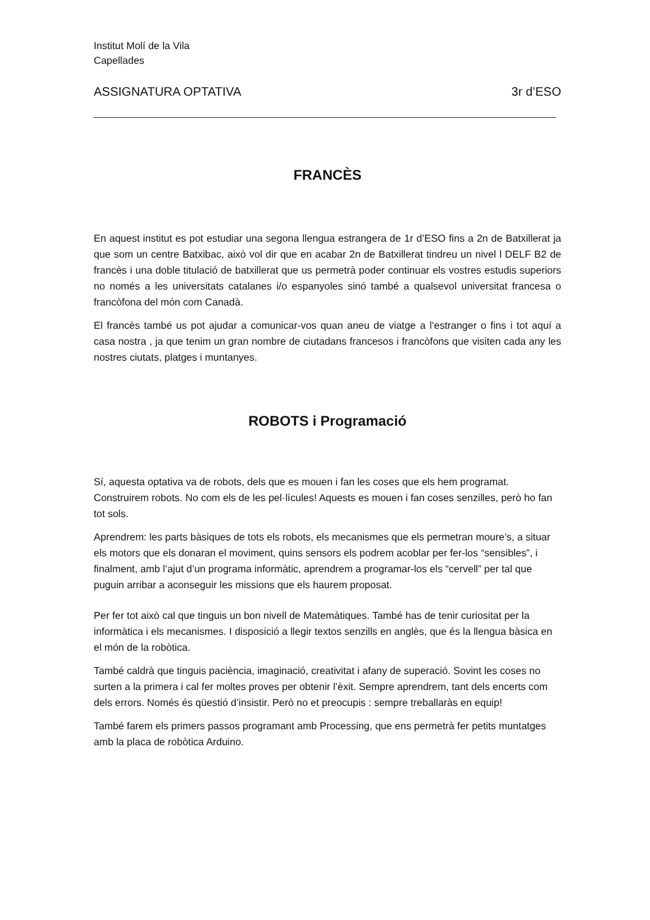Institut Molí de la Vila
Capellades
ASSIGNATURA OPTATIVA 3r d’ESO
FRANCÈS
En aquest institut es pot estudiar una segona llengua estrangera de 1r d’ESO fins a 2n de Batxillerat ja que som un centre Batxibac, això vol dir que en acabar 2n de Batxillerat tindreu un nivel l DELF B2 de francès i una doble titulació de batxillerat que us permetrà poder continuar els vostres estudis superiors no només a les universitats catalanes i/o espanyoles sinó també a qualsevol universitat francesa o francòfona del món com Canadà.
El francès també us pot ajudar a comunicar-vos quan aneu de viatge a l’estranger o fins i tot aquí a casa nostra , ja que tenim un gran nombre de ciutadans francesos i francòfons que visiten cada any les nostres ciutats, platges i muntanyes.
ROBOTS i Programació
Sí, aquesta optativa va de robots, dels que es mouen i fan les coses que els hem programat.
Construirem robots. No com els de les pel·lícules! Aquests es mouen i fan coses senzilles, però ho fan tot sols.
Aprendrem: les parts bàsiques de tots els robots, els mecanismes que els permetran moure’s, a situar els motors que els donaran el moviment, quins sensors els podrem acoblar per fer-los “sensibles”, i finalment, amb l’ajut d’un programa informàtic, aprendrem a programar-los els “cervell” per tal que puguin arribar a aconseguir les missions que els haurem proposat.
Per fer tot això cal que tinguis un bon nivell de Matemàtiques. També has de tenir curiositat per la informàtica i els mecanismes. I disposició a llegir textos senzills en anglès, que és la llengua bàsica en el món de la robòtica.
També caldrà que tinguis paciència, imaginació, creativitat i afany de superació. Sovint les coses no surten a la primera i cal fer moltes proves per obtenir l’èxit. Sempre aprendrem, tant dels encerts com dels errors. Només és qüestió d’insistir. Però no et preocupis : sempre treballaràs en equip!
També farem els primers passos programant amb Processing, que ens permetrà fer petits muntatges amb la placa de robòtica Arduino.